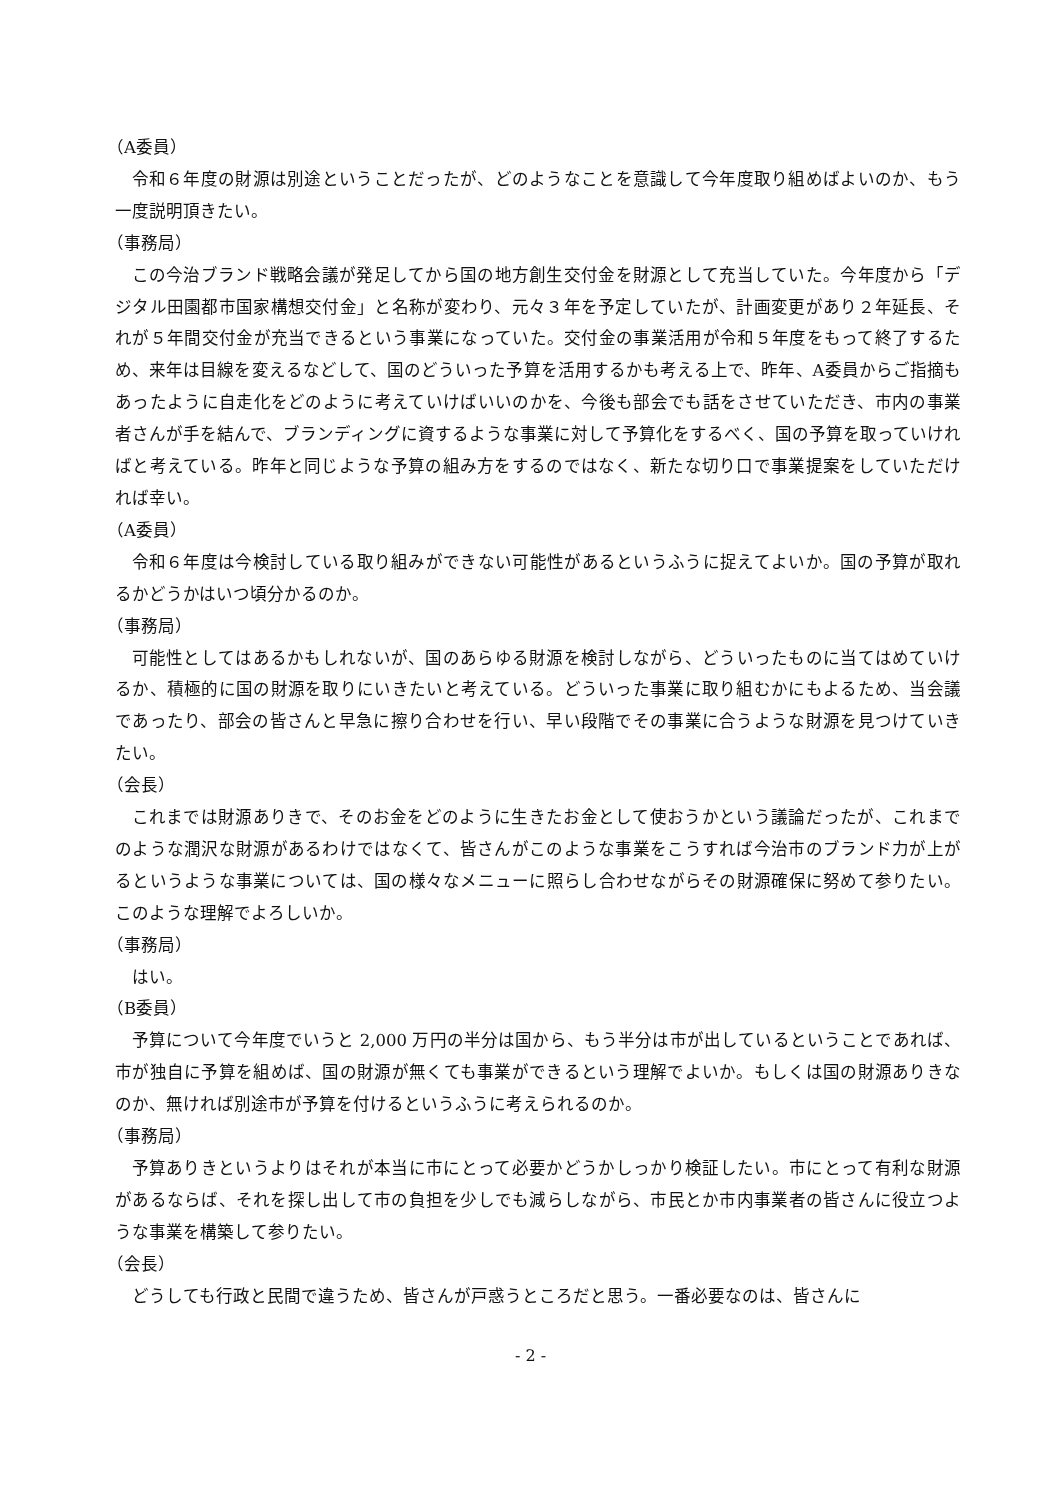（A委員）
令和６年度の財源は別途ということだったが、どのようなことを意識して今年度取り組めばよいのか、もう一度説明頂きたい。
（事務局）
この今治ブランド戦略会議が発足してから国の地方創生交付金を財源として充当していた。今年度から「デジタル田園都市国家構想交付金」と名称が変わり、元々３年を予定していたが、計画変更があり２年延長、それが５年間交付金が充当できるという事業になっていた。交付金の事業活用が令和５年度をもって終了するため、来年は目線を変えるなどして、国のどういった予算を活用するかも考える上で、昨年、A委員からご指摘もあったように自走化をどのように考えていけばいいのかを、今後も部会でも話をさせていただき、市内の事業者さんが手を結んで、ブランディングに資するような事業に対して予算化をするべく、国の予算を取っていければと考えている。昨年と同じような予算の組み方をするのではなく、新たな切り口で事業提案をしていただければ幸い。
（A委員）
令和６年度は今検討している取り組みができない可能性があるというふうに捉えてよいか。国の予算が取れるかどうかはいつ頃分かるのか。
（事務局）
可能性としてはあるかもしれないが、国のあらゆる財源を検討しながら、どういったものに当てはめていけるか、積極的に国の財源を取りにいきたいと考えている。どういった事業に取り組むかにもよるため、当会議であったり、部会の皆さんと早急に擦り合わせを行い、早い段階でその事業に合うような財源を見つけていきたい。
（会長）
これまでは財源ありきで、そのお金をどのように生きたお金として使おうかという議論だったが、これまでのような潤沢な財源があるわけではなくて、皆さんがこのような事業をこうすれば今治市のブランド力が上がるというような事業については、国の様々なメニューに照らし合わせながらその財源確保に努めて参りたい。このような理解でよろしいか。
（事務局）
はい。
（B委員）
予算について今年度でいうと 2,000 万円の半分は国から、もう半分は市が出しているということであれば、市が独自に予算を組めば、国の財源が無くても事業ができるという理解でよいか。もしくは国の財源ありきなのか、無ければ別途市が予算を付けるというふうに考えられるのか。
（事務局）
予算ありきというよりはそれが本当に市にとって必要かどうかしっかり検証したい。市にとって有利な財源があるならば、それを探し出して市の負担を少しでも減らしながら、市民とか市内事業者の皆さんに役立つような事業を構築して参りたい。
（会長）
どうしても行政と民間で違うため、皆さんが戸惑うところだと思う。一番必要なのは、皆さんに
- 2 -